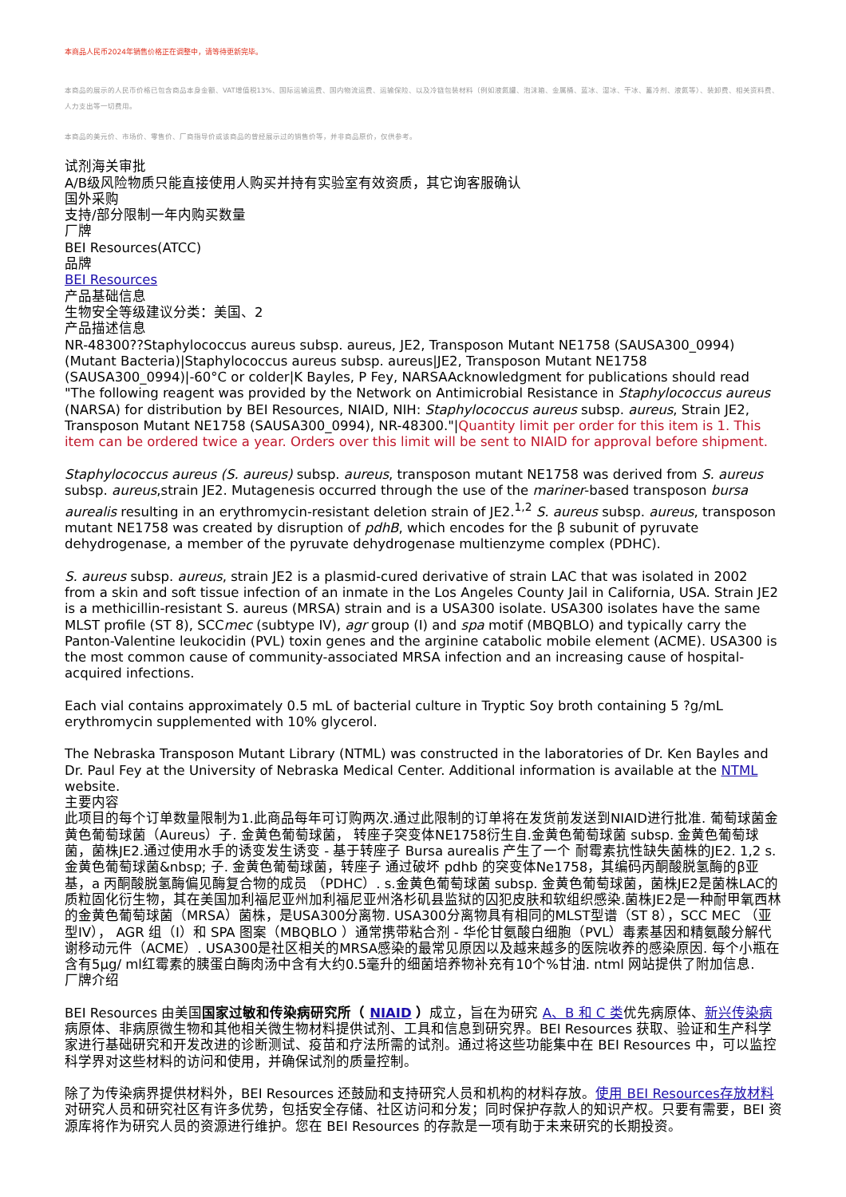本商品人民币2024年销售价格正在调整中，请等待更新完毕。
本商品的展示的人民币价格已包含商品本身金额、VAT增值税13%、国际运输运费、国内物流运费、运输保险、以及冷链包装材料（例如液氮罐、泡沫箱、金属桶、蓝冰、湿冰、干冰、蓄冷剂、液氮等）、装卸费、相关资料费、人力支出等一切费用。
本商品的美元价、市场价、零售价、厂商指导价或该商品的曾经展示过的销售价等，并非商品原价，仅供参考。
试剂海关审批
A/B级风险物质只能直接使用人购买并持有实验室有效资质，其它询客服确认
国外采购
支持/部分限制一年内购买数量
厂牌
BEI Resources(ATCC)
品牌
BEI Resources
产品基础信息
生物安全等级建议分类：美国、2
产品描述信息
NR-48300??Staphylococcus aureus subsp. aureus, JE2, Transposon Mutant NE1758 (SAUSA300_0994) (Mutant Bacteria)|Staphylococcus aureus subsp. aureus|JE2, Transposon Mutant NE1758 (SAUSA300_0994)|-60°C or colder|K Bayles, P Fey, NARSAAcknowledgment for publications should read "The following reagent was provided by the Network on Antimicrobial Resistance in Staphylococcus aureus (NARSA) for distribution by BEI Resources, NIAID, NIH: Staphylococcus aureus subsp. aureus, Strain JE2, Transposon Mutant NE1758 (SAUSA300_0994), NR-48300."|Quantity limit per order for this item is 1. This item can be ordered twice a year. Orders over this limit will be sent to NIAID for approval before shipment.
Staphylococcus aureus (S. aureus) subsp. aureus, transposon mutant NE1758 was derived from S. aureus subsp. aureus,strain JE2. Mutagenesis occurred through the use of the mariner-based transposon bursa aurealis resulting in an erythromycin-resistant deletion strain of JE2.<sup>1,2</sup> S. aureus subsp. aureus, transposon mutant NE1758 was created by disruption of pdhB, which encodes for the β subunit of pyruvate dehydrogenase, a member of the pyruvate dehydrogenase multienzyme complex (PDHC).
S. aureus subsp. aureus, strain JE2 is a plasmid-cured derivative of strain LAC that was isolated in 2002 from a skin and soft tissue infection of an inmate in the Los Angeles County Jail in California, USA. Strain JE2 is a methicillin-resistant S. aureus (MRSA) strain and is a USA300 isolate. USA300 isolates have the same MLST profile (ST 8), SCCmec (subtype IV), agr group (I) and spa motif (MBQBLO) and typically carry the Panton-Valentine leukocidin (PVL) toxin genes and the arginine catabolic mobile element (ACME). USA300 is the most common cause of community-associated MRSA infection and an increasing cause of hospital-acquired infections.
Each vial contains approximately 0.5 mL of bacterial culture in Tryptic Soy broth containing 5 ?g/mL erythromycin supplemented with 10% glycerol.
The Nebraska Transposon Mutant Library (NTML) was constructed in the laboratories of Dr. Ken Bayles and Dr. Paul Fey at the University of Nebraska Medical Center. Additional information is available at the NTML website.
主要内容
此项目的每个订单数量限制为1.此商品每年可订购两次.通过此限制的订单将在发货前发送到NIAID进行批准. 葡萄球菌金黄色葡萄球菌（Aureus）子. 金黄色葡萄球菌， 转座子突变体NE1758衍生自.金黄色葡萄球菌 subsp. 金黄色葡萄球菌，菌株JE2.通过使用水手的诱变发生诱变 - 基于转座子 Bursa aurealis 产生了一个 耐霉素抗性缺失菌株的JE2. 1,2 s. 金黄色葡萄球菌&nbsp; 子. 金黄色葡萄球菌，转座子 通过破坏 pdhb 的突变体Ne1758，其编码丙酮酸脱氢酶的β亚基，a 丙酮酸脱氢酶偏见酶复合物的成员 （PDHC）. s.金黄色葡萄球菌 subsp. 金黄色葡萄球菌，菌株JE2是菌株LAC的质粒固化衍生物，其在美国加利福尼亚州加利福尼亚州洛杉矶县监狱的囚犯皮肤和软组织感染.菌株JE2是一种耐甲氧西林的金黄色葡萄球菌（MRSA）菌株，是USA300分离物. USA300分离物具有相同的MLST型谱（ST 8），SCC MEC （亚型IV）， AGR 组（I）和 SPA 图案（MBQBLO ）通常携带粘合剂 - 华伦甘氨酸白细胞（PVL）毒素基因和精氨酸分解代谢移动元件（ACME）. USA300是社区相关的MRSA感染的最常见原因以及越来越多的医院收养的感染原因. 每个小瓶在含有5μg/ ml红霉素的胰蛋白酶肉汤中含有大约0.5毫升的细菌培养物补充有10个%甘油. ntml 网站提供了附加信息.
厂牌介绍
BEI Resources 由美国国家过敏和传染病研究所（ NIAID ）成立，旨在为研究 A、B 和 C 类优先病原体、新兴传染病病原体、非病原微生物和其他相关微生物材料提供试剂、工具和信息到研究界。BEI Resources 获取、验证和生产科学家进行基础研究和开发改进的诊断测试、疫苗和疗法所需的试剂。通过将这些功能集中在 BEI Resources 中，可以监控科学界对这些材料的访问和使用，并确保试剂的质量控制。
除了为传染病界提供材料外，BEI Resources 还鼓励和支持研究人员和机构的材料存放。使用 BEI Resources存放材料对研究人员和研究社区有许多优势，包括安全存储、社区访问和分发；同时保护存款人的知识产权。只要有需要，BEI 资源库将作为研究人员的资源进行维护。您在 BEI Resources 的存款是一项有助于未来研究的长期投资。